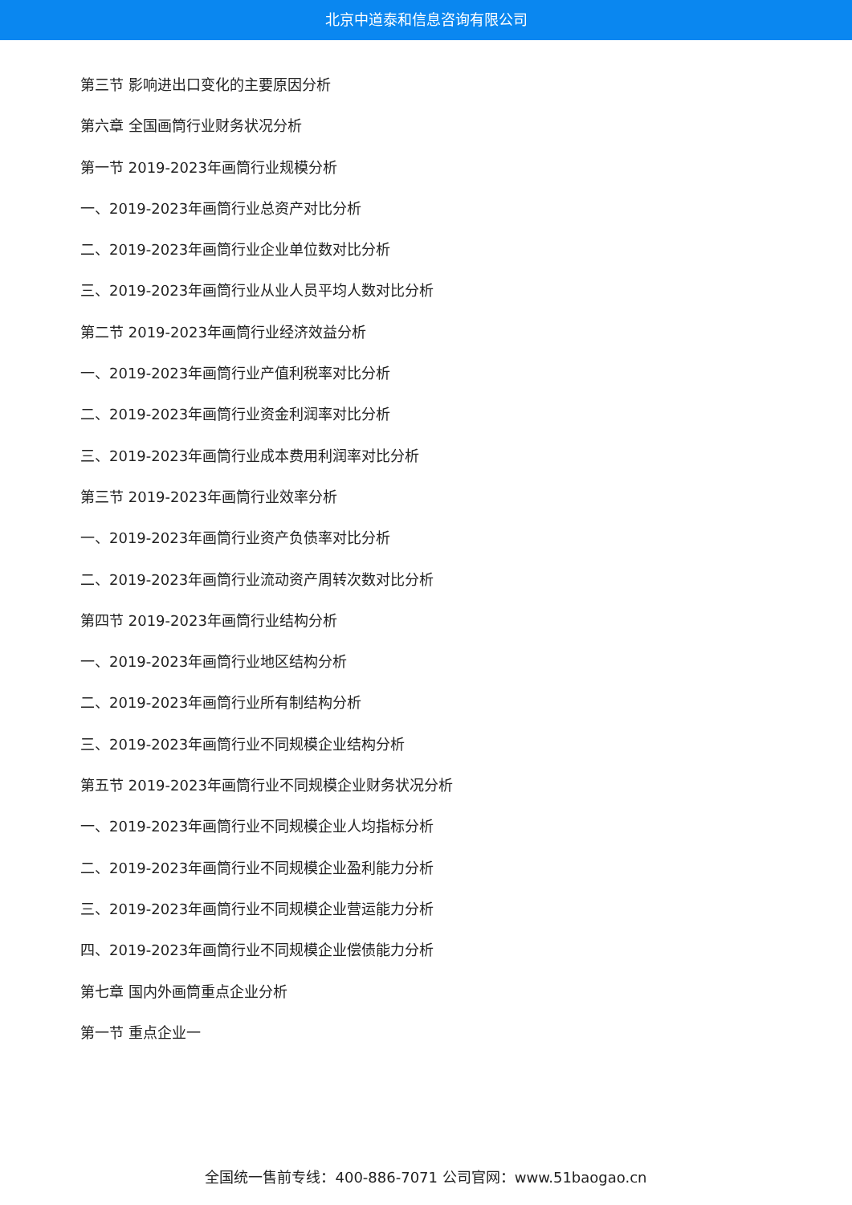北京中道泰和信息咨询有限公司
第三节 影响进出口变化的主要原因分析
第六章 全国画筒行业财务状况分析
第一节 2019-2023年画筒行业规模分析
一、2019-2023年画筒行业总资产对比分析
二、2019-2023年画筒行业企业单位数对比分析
三、2019-2023年画筒行业从业人员平均人数对比分析
第二节 2019-2023年画筒行业经济效益分析
一、2019-2023年画筒行业产值利税率对比分析
二、2019-2023年画筒行业资金利润率对比分析
三、2019-2023年画筒行业成本费用利润率对比分析
第三节 2019-2023年画筒行业效率分析
一、2019-2023年画筒行业资产负债率对比分析
二、2019-2023年画筒行业流动资产周转次数对比分析
第四节 2019-2023年画筒行业结构分析
一、2019-2023年画筒行业地区结构分析
二、2019-2023年画筒行业所有制结构分析
三、2019-2023年画筒行业不同规模企业结构分析
第五节 2019-2023年画筒行业不同规模企业财务状况分析
一、2019-2023年画筒行业不同规模企业人均指标分析
二、2019-2023年画筒行业不同规模企业盈利能力分析
三、2019-2023年画筒行业不同规模企业营运能力分析
四、2019-2023年画筒行业不同规模企业偿债能力分析
第七章 国内外画筒重点企业分析
第一节 重点企业一
全国统一售前专线：400-886-7071 公司官网：www.51baogao.cn